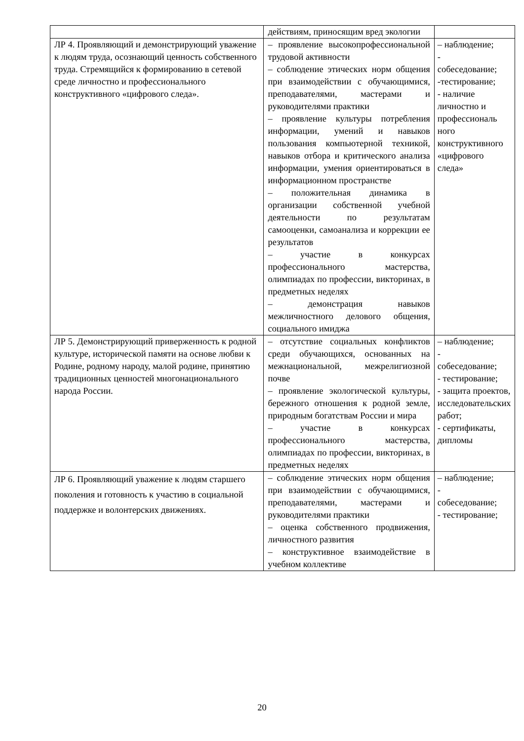| | действиям, приносящим вред экологии | |
| ЛР 4. Проявляющий и демонстрирующий уважение к людям труда, осознающий ценность собственного труда. Стремящийся к формированию в сетевой среде личностно и профессионального конструктивного «цифрового следа». | – проявление высокопрофессиональной трудовой активности – соблюдение этических норм общения при взаимодействии с обучающимися, преподавателями, мастерами и руководителями практики – проявление культуры потребления информации, умений и навыков пользования компьютерной техникой, навыков отбора и критического анализа информации, умения ориентироваться в информационном пространстве – положительная динамика в организации собственной учебной деятельности по результатам самооценки, самоанализа и коррекции ее результатов – участие в конкурсах профессионального мастерства, олимпиадах по профессии, викторинах, в предметных неделях – демонстрация навыков межличностного делового общения, социального имиджа | – наблюдение; - собеседование; -тестирование; - наличие личностно и профессиональ ного конструктивного «цифрового следа» |
| ЛР 5. Демонстрирующий приверженность к родной культуре, исторической памяти на основе любви к Родине, родному народу, малой родине, принятию традиционных ценностей многонационального народа России. | – отсутствие социальных конфликтов среди обучающихся, основанных на межнациональной, межрелигиозной почве – проявление экологической культуры, бережного отношения к родной земле, природным богатствам России и мира – участие в конкурсах профессионального мастерства, олимпиадах по профессии, викторинах, в предметных неделях | – наблюдение; - собеседование; - тестирование; - защита проектов, исследовательских работ; - сертификаты, дипломы |
| ЛР 6. Проявляющий уважение к людям старшего поколения и готовность к участию в социальной поддержке и волонтерских движениях. | – соблюдение этических норм общения при взаимодействии с обучающимися, преподавателями, мастерами и руководителями практики – оценка собственного продвижения, личностного развития – конструктивное взаимодействие в учебном коллективе | – наблюдение; - собеседование; - тестирование; |
20